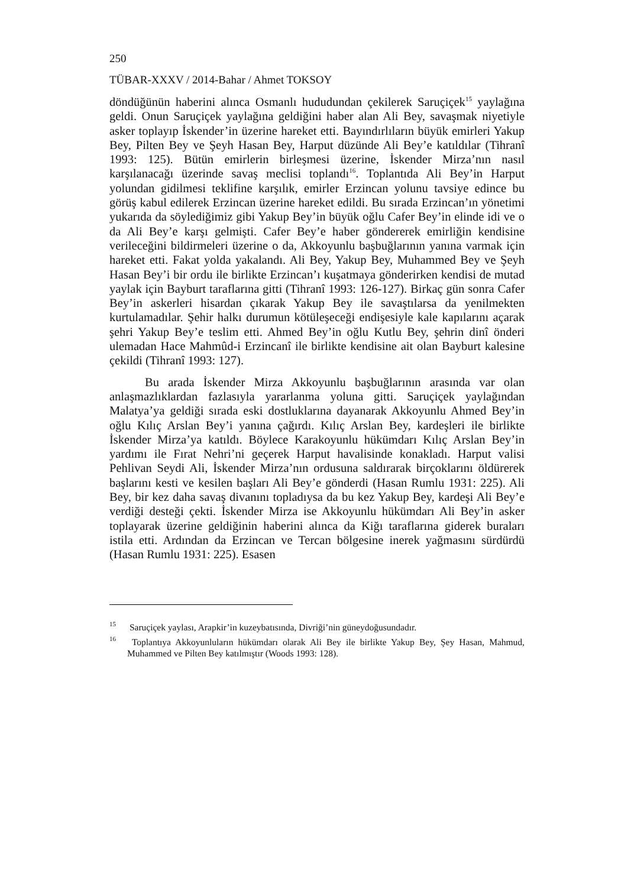250
TÜBAR-XXXV / 2014-Bahar / Ahmet TOKSOY
döndüğünün haberini alınca Osmanlı hududundan çekilerek Saruçiçek<sup>15</sup> yaylağına geldi. Onun Saruçiçek yaylağına geldiğini haber alan Ali Bey, savaşmak niyetiyle asker toplayıp İskender’in üzerine hareket etti. Bayındırlıların büyük emirleri Yakup Bey, Pilten Bey ve Şeyh Hasan Bey, Harput düzünde Ali Bey’e katıldılar (Tihranî 1993: 125). Bütün emirlerin birleşmesi üzerine, İskender Mirza’nın nasıl karşılanacağı üzerinde savaş meclisi toplandı<sup>16</sup>. Toplantıda Ali Bey’in Harput yolundan gidilmesi teklifine karşılık, emirler Erzincan yolunu tavsiye edince bu görüş kabul edilerek Erzincan üzerine hareket edildi. Bu sırada Erzincan’ın yönetimi yukarıda da söylediğimiz gibi Yakup Bey’in büyük oğlu Cafer Bey’in elinde idi ve o da Ali Bey’e karşı gelmişti. Cafer Bey’e haber göndererek emirliğin kendisine verileceğini bildirmeleri üzerine o da, Akkoyunlu başbuğlarının yanına varmak için hareket etti. Fakat yolda yakalandı. Ali Bey, Yakup Bey, Muhammed Bey ve Şeyh Hasan Bey’i bir ordu ile birlikte Erzincan’ı kuşatmaya gönderirken kendisi de mutad yaylak için Bayburt taraflarına gitti (Tihranî 1993: 126-127). Birkaç gün sonra Cafer Bey’in askerleri hisardan çıkarak Yakup Bey ile savaştılarsa da yenilmekten kurtulamadılar. Şehir halkı durumun kötüleşeceği endişesiyle kale kapılarını açarak şehri Yakup Bey’e teslim etti. Ahmed Bey’in oğlu Kutlu Bey, şehrin dinî önderi ulemadan Hace Mahmûd-i Erzincanî ile birlikte kendisine ait olan Bayburt kalesine çekildi (Tihranî 1993: 127).
Bu arada İskender Mirza Akkoyunlu başbuğlarının arasında var olan anlaşmazlıklardan fazlasıyla yararlanma yoluna gitti. Saruçiçek yaylağından Malatya’ya geldiği sırada eski dostluklarına dayanarak Akkoyunlu Ahmed Bey’in oğlu Kılıç Arslan Bey’i yanına çağırdı. Kılıç Arslan Bey, kardeşleri ile birlikte İskender Mirza’ya katıldı. Böylece Karakoyunlu hükümdarı Kılıç Arslan Bey’in yardımı ile Fırat Nehri’ni geçerek Harput havalisinde konakladı. Harput valisi Pehlivan Seydi Ali, İskender Mirza’nın ordusuna saldırarak birçoklarını öldürerek başlarını kesti ve kesilen başları Ali Bey’e gönderdi (Hasan Rumlu 1931: 225). Ali Bey, bir kez daha savaş divanını topladıysa da bu kez Yakup Bey, kardeşi Ali Bey’e verdiği desteği çekti. İskender Mirza ise Akkoyunlu hükümdarı Ali Bey’in asker toplayarak üzerine geldiğinin haberini alınca da Kiğı taraflarına giderek buraları istila etti. Ardından da Erzincan ve Tercan bölgesine inerek yağmasını sürdürdü (Hasan Rumlu 1931: 225). Esasen
<sup>15</sup> Saruçiçek yaylası, Arapkir’in kuzeybatısında, Divriği’nin güneydoğusundadır.
<sup>16</sup> Toplantıya Akkoyunluların hükümdarı olarak Ali Bey ile birlikte Yakup Bey, Şey Hasan, Mahmud, Muhammed ve Pilten Bey katılmıştır (Woods 1993: 128).